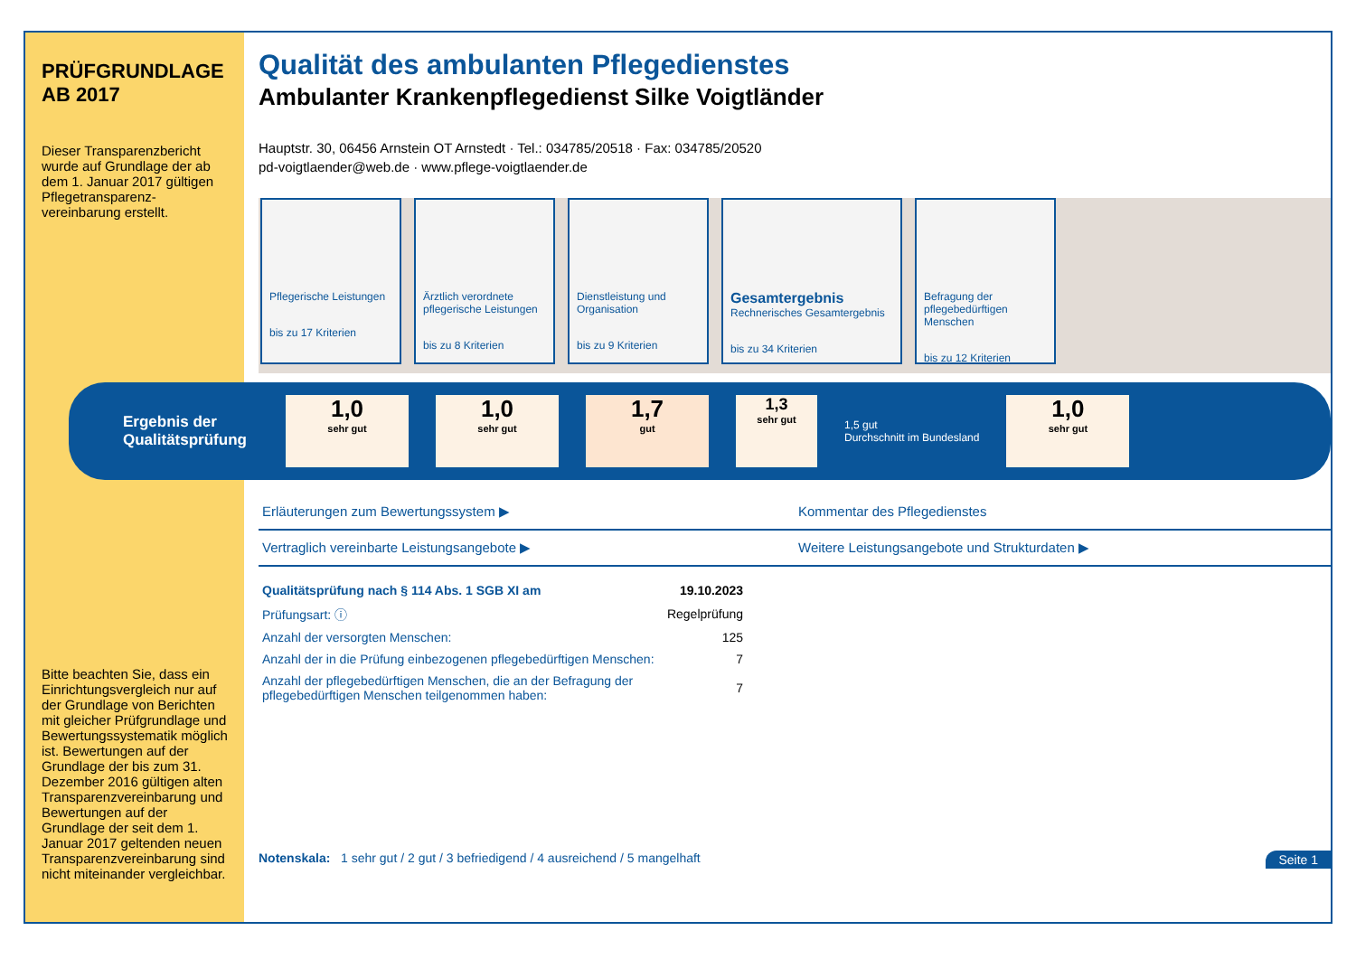PRÜFGRUNDLAGE
AB 2017
Dieser Transparenzbericht wurde auf Grundlage der ab dem 1. Januar 2017 gültigen Pflegetransparenz-vereinbarung erstellt.
Bitte beachten Sie, dass ein Einrichtungsvergleich nur auf der Grundlage von Berichten mit gleicher Prüfgrundlage und Bewertungssystematik möglich ist. Bewertungen auf der Grundlage der bis zum 31. Dezember 2016 gültigen alten Transparenzvereinbarung und Bewertungen auf der Grundlage der seit dem 1. Januar 2017 geltenden neuen Transparenzvereinbarung sind nicht miteinander vergleichbar.
Qualität des ambulanten Pflegedienstes
Ambulanter Krankenpflegedienst Silke Voigtländer
Hauptstr. 30, 06456 Arnstein OT Arnstedt · Tel.: 034785/20518 · Fax: 034785/20520
pd-voigtlaender@web.de · www.pflege-voigtlaender.de
Pflegerische Leistungen
bis zu 17 Kriterien
Ärztlich verordnete pflegerische Leistungen
bis zu 8 Kriterien
Dienstleistung und Organisation
bis zu 9 Kriterien
Gesamtergebnis
Rechnerisches Gesamtergebnis
bis zu 34 Kriterien
Befragung der pflegebedürftigen Menschen
bis zu 12 Kriterien
Ergebnis der Qualitätsprüfung
1,0
sehr gut
1,0
sehr gut
1,7
gut
1,3
sehr gut
1,5 gut
Durchschnitt im Bundesland
1,0
sehr gut
Erläuterungen zum Bewertungssystem ▶
Kommentar des Pflegedienstes
Vertraglich vereinbarte Leistungsangebote ▶
Weitere Leistungsangebote und Strukturdaten ▶
| Qualitätsprüfung nach § 114 Abs. 1 SGB XI am | 19.10.2023 |
| Prüfungsart: ⓘ | Regelprüfung |
| Anzahl der versorgten Menschen: | 125 |
| Anzahl der in die Prüfung einbezogenen pflegebedürftigen Menschen: | 7 |
| Anzahl der pflegebedürftigen Menschen, die an der Befragung der pflegebedürftigen Menschen teilgenommen haben: | 7 |
Notenskala: 1 sehr gut / 2 gut / 3 befriedigend / 4 ausreichend / 5 mangelhaft Seite 1